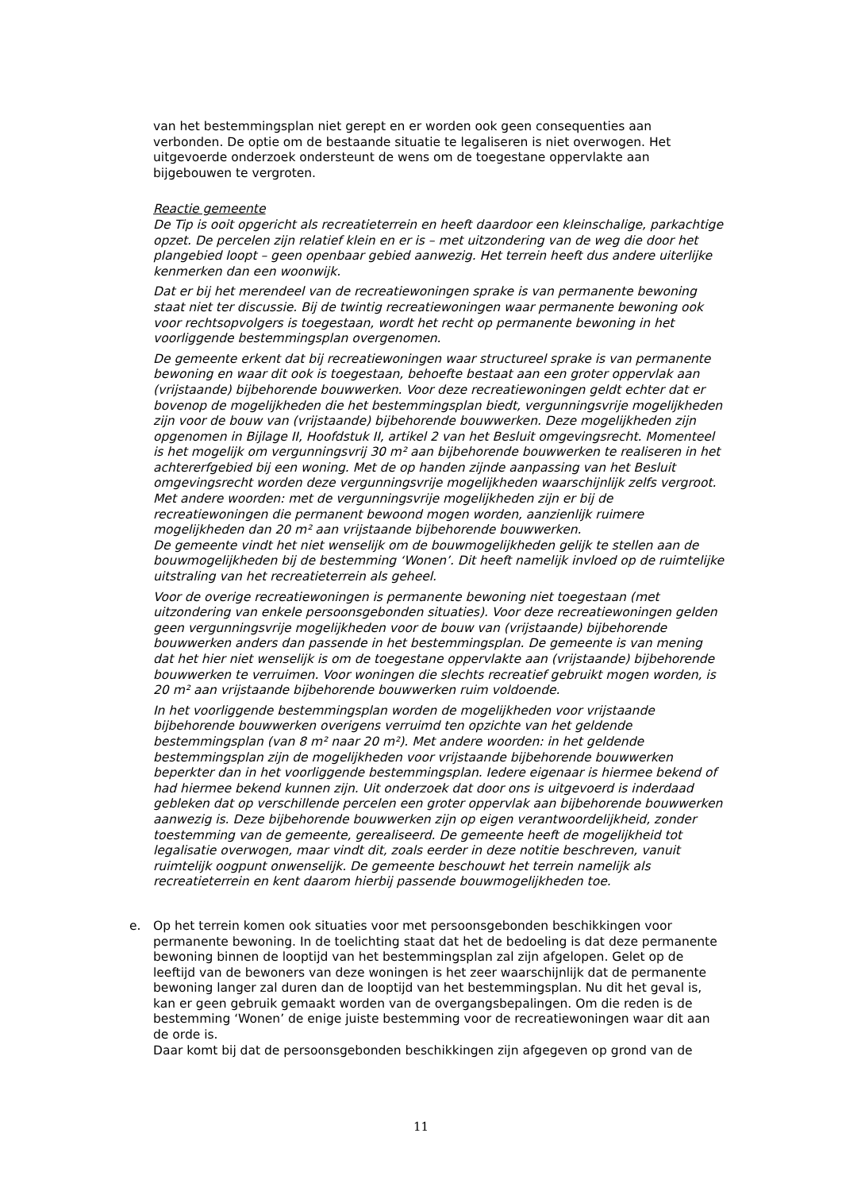van het bestemmingsplan niet gerept en er worden ook geen consequenties aan verbonden. De optie om de bestaande situatie te legaliseren is niet overwogen. Het uitgevoerde onderzoek ondersteunt de wens om de toegestane oppervlakte aan bijgebouwen te vergroten.
Reactie gemeente
De Tip is ooit opgericht als recreatieterrein en heeft daardoor een kleinschalige, parkachtige opzet. De percelen zijn relatief klein en er is – met uitzondering van de weg die door het plangebied loopt – geen openbaar gebied aanwezig. Het terrein heeft dus andere uiterlijke kenmerken dan een woonwijk.
Dat er bij het merendeel van de recreatiewoningen sprake is van permanente bewoning staat niet ter discussie. Bij de twintig recreatiewoningen waar permanente bewoning ook voor rechtsopvolgers is toegestaan, wordt het recht op permanente bewoning in het voorliggende bestemmingsplan overgenomen.
De gemeente erkent dat bij recreatiewoningen waar structureel sprake is van permanente bewoning en waar dit ook is toegestaan, behoefte bestaat aan een groter oppervlak aan (vrijstaande) bijbehorende bouwwerken. Voor deze recreatiewoningen geldt echter dat er bovenop de mogelijkheden die het bestemmingsplan biedt, vergunningsvrije mogelijkheden zijn voor de bouw van (vrijstaande) bijbehorende bouwwerken. Deze mogelijkheden zijn opgenomen in Bijlage II, Hoofdstuk II, artikel 2 van het Besluit omgevingsrecht. Momenteel is het mogelijk om vergunningsvrij 30 m² aan bijbehorende bouwwerken te realiseren in het achtererfgebied bij een woning. Met de op handen zijnde aanpassing van het Besluit omgevingsrecht worden deze vergunningsvrije mogelijkheden waarschijnlijk zelfs vergroot. Met andere woorden: met de vergunningsvrije mogelijkheden zijn er bij de recreatiewoningen die permanent bewoond mogen worden, aanzienlijk ruimere mogelijkheden dan 20 m² aan vrijstaande bijbehorende bouwwerken.
De gemeente vindt het niet wenselijk om de bouwmogelijkheden gelijk te stellen aan de bouwmogelijkheden bij de bestemming ‘Wonen’. Dit heeft namelijk invloed op de ruimtelijke uitstraling van het recreatieterrein als geheel.
Voor de overige recreatiewoningen is permanente bewoning niet toegestaan (met uitzondering van enkele persoonsgebonden situaties). Voor deze recreatiewoningen gelden geen vergunningsvrije mogelijkheden voor de bouw van (vrijstaande) bijbehorende bouwwerken anders dan passende in het bestemmingsplan. De gemeente is van mening dat het hier niet wenselijk is om de toegestane oppervlakte aan (vrijstaande) bijbehorende bouwwerken te verruimen. Voor woningen die slechts recreatief gebruikt mogen worden, is 20 m² aan vrijstaande bijbehorende bouwwerken ruim voldoende.
In het voorliggende bestemmingsplan worden de mogelijkheden voor vrijstaande bijbehorende bouwwerken overigens verruimd ten opzichte van het geldende bestemmingsplan (van 8 m² naar 20 m²). Met andere woorden: in het geldende bestemmingsplan zijn de mogelijkheden voor vrijstaande bijbehorende bouwwerken beperkter dan in het voorliggende bestemmingsplan. Iedere eigenaar is hiermee bekend of had hiermee bekend kunnen zijn. Uit onderzoek dat door ons is uitgevoerd is inderdaad gebleken dat op verschillende percelen een groter oppervlak aan bijbehorende bouwwerken aanwezig is. Deze bijbehorende bouwwerken zijn op eigen verantwoordelijkheid, zonder toestemming van de gemeente, gerealiseerd. De gemeente heeft de mogelijkheid tot legalisatie overwogen, maar vindt dit, zoals eerder in deze notitie beschreven, vanuit ruimtelijk oogpunt onwenselijk. De gemeente beschouwt het terrein namelijk als recreatieterrein en kent daarom hierbij passende bouwmogelijkheden toe.
e. Op het terrein komen ook situaties voor met persoonsgebonden beschikkingen voor permanente bewoning. In de toelichting staat dat het de bedoeling is dat deze permanente bewoning binnen de looptijd van het bestemmingsplan zal zijn afgelopen. Gelet op de leeftijd van de bewoners van deze woningen is het zeer waarschijnlijk dat de permanente bewoning langer zal duren dan de looptijd van het bestemmingsplan. Nu dit het geval is, kan er geen gebruik gemaakt worden van de overgangsbepalingen. Om die reden is de bestemming ‘Wonen’ de enige juiste bestemming voor de recreatiewoningen waar dit aan de orde is.
Daar komt bij dat de persoonsgebonden beschikkingen zijn afgegeven op grond van de
11